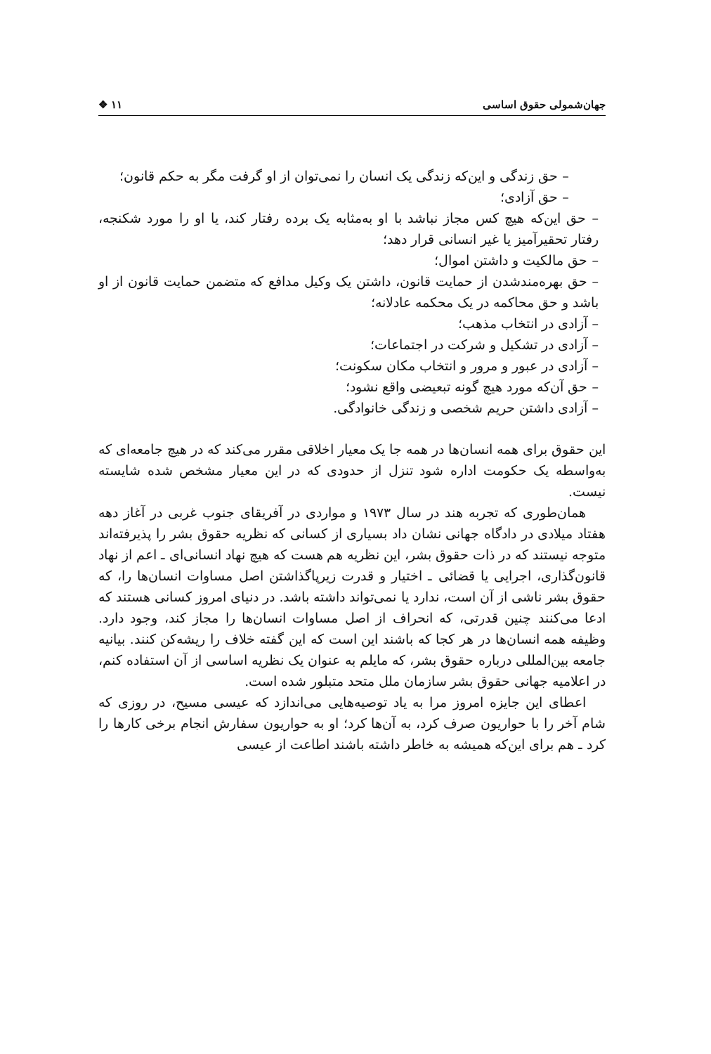جهان‌شمولی حقوق اساسی ۱۱ ❖
– حق زندگی و این‌که زندگی یک انسان را نمی‌توان از او گرفت مگر به حکم قانون؛
– حق آزادی؛
– حق این‌که هیچ کس مجاز نباشد با او به‌مثابه یک برده رفتار کند، یا او را مورد شکنجه، رفتار تحقیرآمیز یا غیر انسانی قرار دهد؛
– حق مالکیت و داشتن اموال؛
– حق بهره‌مندشدن از حمایت قانون، داشتن یک وکیل مدافع که متضمن حمایت قانون از او باشد و حق محاکمه در یک محکمه عادلانه؛
– آزادی در انتخاب مذهب؛
– آزادی در تشکیل و شرکت در اجتماعات؛
– آزادی در عبور و مرور و انتخاب مکان سکونت؛
– حق آن‌که مورد هیچ گونه تبعیضی واقع نشود؛
– آزادی داشتن حریم شخصی و زندگی خانوادگی.
این حقوق برای همه انسان‌ها در همه جا یک معیار اخلاقی مقرر می‌کند که در هیچ جامعه‌ای که به‌واسطه یک حکومت اداره شود تنزل از حدودی که در این معیار مشخص شده شایسته نیست.
همان‌طوری که تجربه هند در سال ۱۹۷۳ و مواردی در آفریقای جنوب غربی در آغاز دهه هفتاد میلادی در دادگاه جهانی نشان داد بسیاری از کسانی که نظریه حقوق بشر را پذیرفته‌اند متوجه نیستند که در ذات حقوق بشر، این نظریه هم هست که هیچ نهاد انسانی‌ای ـ اعم از نهاد قانون‌گذاری، اجرایی یا قضائی ـ اختیار و قدرت زیرپاگذاشتن اصل مساوات انسان‌ها را، که حقوق بشر ناشی از آن است، ندارد یا نمی‌تواند داشته باشد. در دنیای امروز کسانی هستند که ادعا می‌کنند چنین قدرتی، که انحراف از اصل مساوات انسان‌ها را مجاز کند، وجود دارد. وظیفه همه انسان‌ها در هر کجا که باشند این است که این گفته خلاف را ریشه‌کن کنند. بیانیه جامعه بین‌المللی درباره حقوق بشر، که مایلم به عنوان یک نظریه اساسی از آن استفاده کنم، در اعلامیه جهانی حقوق بشر سازمان ملل متحد متبلور شده است.
اعطای این جایزه امروز مرا به یاد توصیه‌هایی می‌اندازد که عیسی مسیح، در روزی که شام آخر را با حواریون صرف کرد، به آن‌ها کرد؛ او به حواریون سفارش انجام برخی کارها را کرد ـ هم برای این‌که همیشه به خاطر داشته باشند اطاعت از عیسی